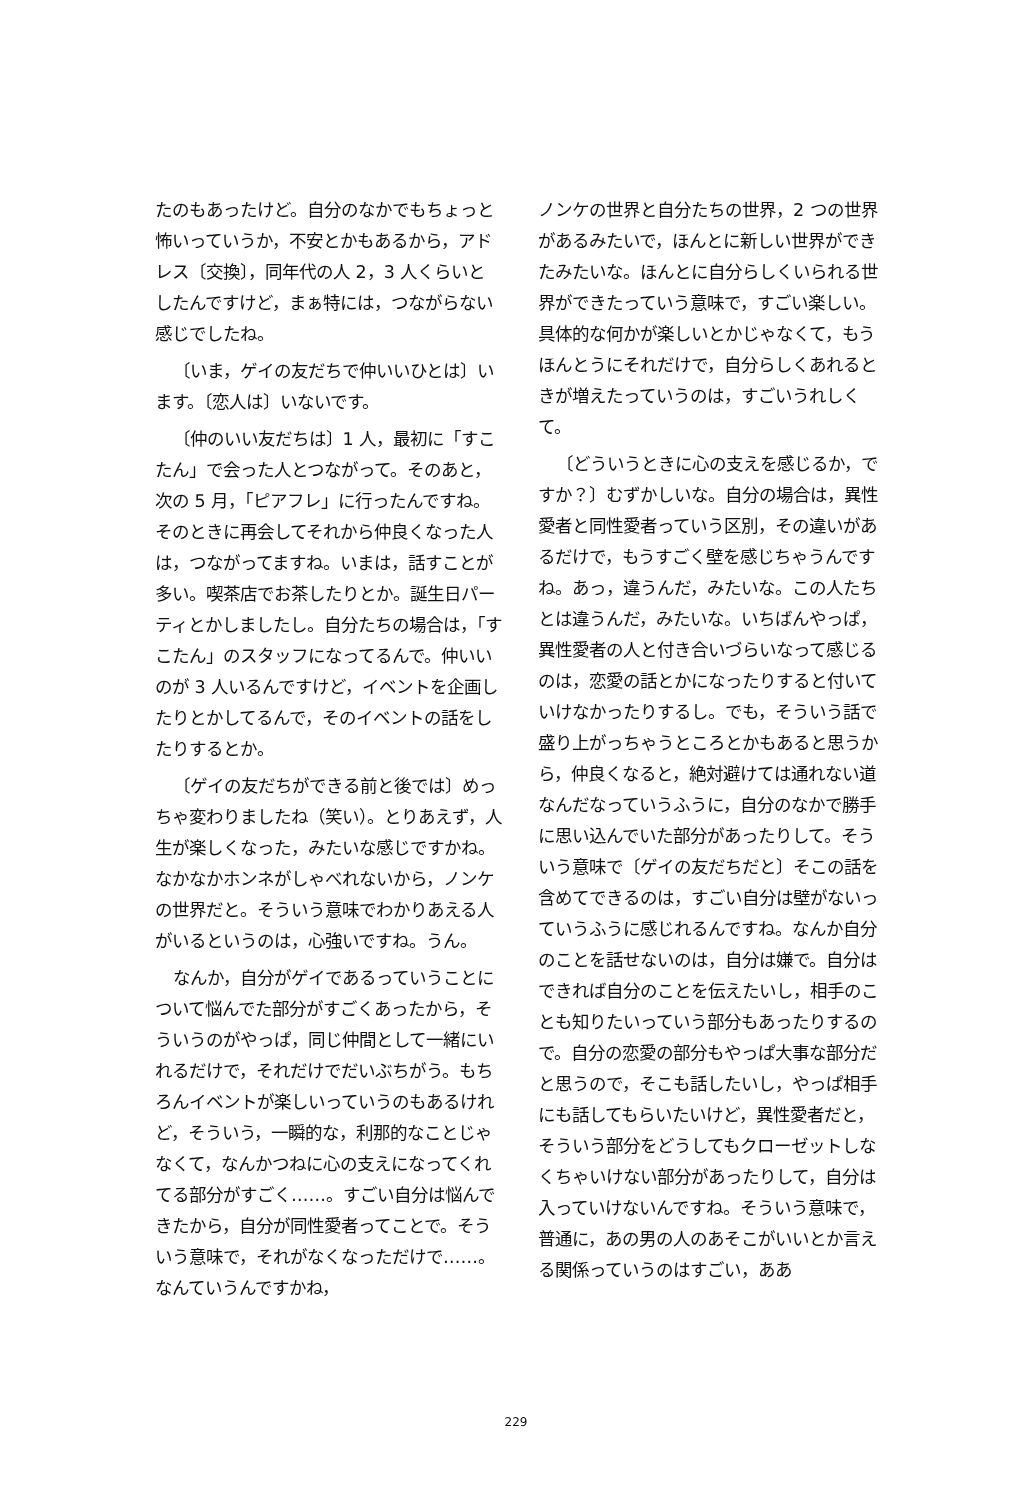たのもあったけど。自分のなかでもちょっと怖いっていうか，不安とかもあるから，アドレス〔交換〕，同年代の人 2，3 人くらいとしたんですけど，まぁ特には，つながらない感じでしたね。
〔いま，ゲイの友だちで仲いいひとは〕います。〔恋人は〕いないです。
〔仲のいい友だちは〕1 人，最初に「すこたん」で会った人とつながって。そのあと，次の 5 月，「ピアフレ」に行ったんですね。そのときに再会してそれから仲良くなった人は，つながってますね。いまは，話すことが多い。喫茶店でお茶したりとか。誕生日パーティとかしましたし。自分たちの場合は，「すこたん」のスタッフになってるんで。仲いいのが 3 人いるんですけど，イベントを企画したりとかしてるんで，そのイベントの話をしたりするとか。
〔ゲイの友だちができる前と後では〕めっちゃ変わりましたね（笑い）。とりあえず，人生が楽しくなった，みたいな感じですかね。なかなかホンネがしゃべれないから，ノンケの世界だと。そういう意味でわかりあえる人がいるというのは，心強いですね。うん。
なんか，自分がゲイであるっていうことについて悩んでた部分がすごくあったから，そういうのがやっぱ，同じ仲間として一緒にいれるだけで，それだけでだいぶちがう。もちろんイベントが楽しいっていうのもあるけれど，そういう，一瞬的な，利那的なことじゃなくて，なんかつねに心の支えになってくれてる部分がすごく……。すごい自分は悩んできたから，自分が同性愛者ってことで。そういう意味で，それがなくなっただけで……。なんていうんですかね，
ノンケの世界と自分たちの世界，2 つの世界があるみたいで，ほんとに新しい世界ができたみたいな。ほんとに自分らしくいられる世界ができたっていう意味で，すごい楽しい。具体的な何かが楽しいとかじゃなくて，もうほんとうにそれだけで，自分らしくあれるときが増えたっていうのは，すごいうれしくて。
〔どういうときに心の支えを感じるか，ですか？〕むずかしいな。自分の場合は，異性愛者と同性愛者っていう区別，その違いがあるだけで，もうすごく壁を感じちゃうんですね。あっ，違うんだ，みたいな。この人たちとは違うんだ，みたいな。いちばんやっぱ，異性愛者の人と付き合いづらいなって感じるのは，恋愛の話とかになったりすると付いていけなかったりするし。でも，そういう話で盛り上がっちゃうところとかもあると思うから，仲良くなると，絶対避けては通れない道なんだなっていうふうに，自分のなかで勝手に思い込んでいた部分があったりして。そういう意味で〔ゲイの友だちだと〕そこの話を含めてできるのは，すごい自分は壁がないっていうふうに感じれるんですね。なんか自分のことを話せないのは，自分は嫌で。自分はできれば自分のことを伝えたいし，相手のことも知りたいっていう部分もあったりするので。自分の恋愛の部分もやっぱ大事な部分だと思うので，そこも話したいし，やっぱ相手にも話してもらいたいけど，異性愛者だと，そういう部分をどうしてもクローゼットしなくちゃいけない部分があったりして，自分は入っていけないんですね。そういう意味で，普通に，あの男の人のあそこがいいとか言える関係っていうのはすごい，ああ
229